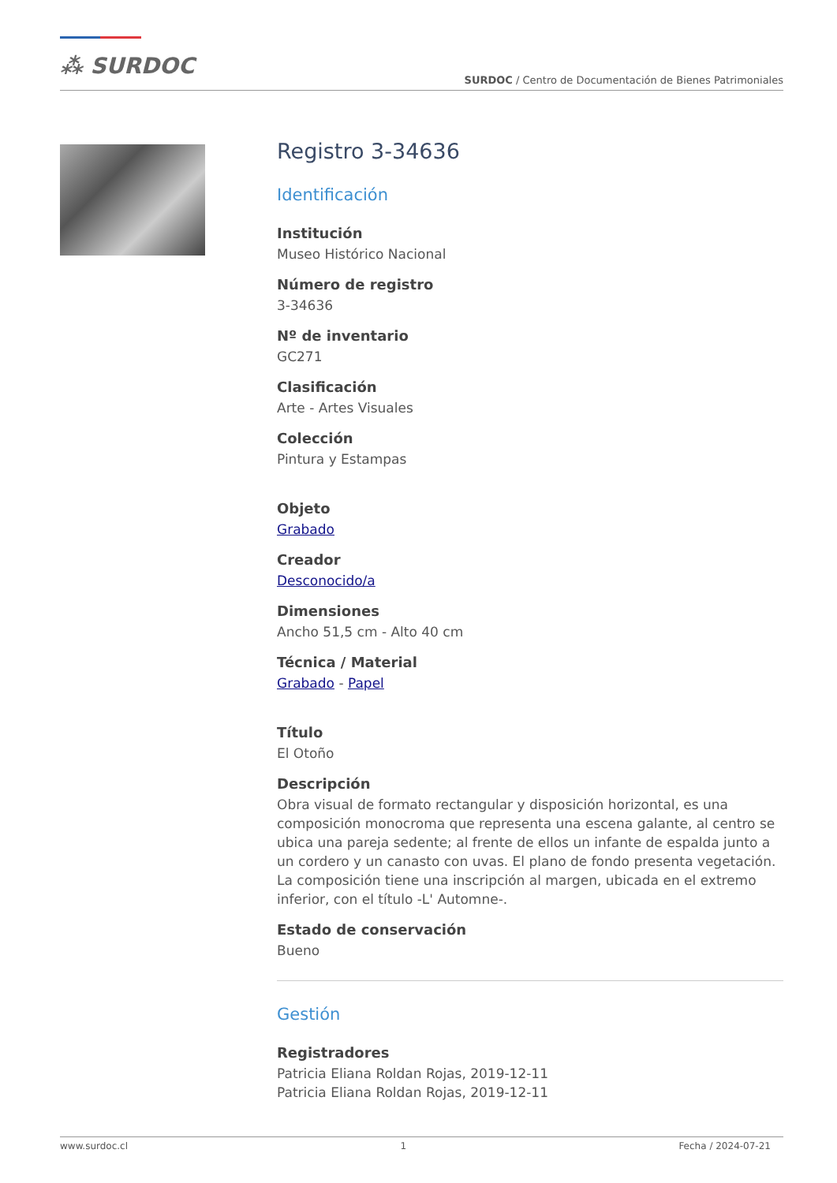⁂ SURDOC
SURDOC / Centro de Documentación de Bienes Patrimoniales
Registro 3-34636
Identificación
Institución
Museo Histórico Nacional
Número de registro
3-34636
Nº de inventario
GC271
Clasificación
Arte - Artes Visuales
Colección
Pintura y Estampas
Objeto
Grabado
Creador
Desconocido/a
Dimensiones
Ancho 51,5 cm - Alto 40 cm
Técnica / Material
Grabado - Papel
Título
El Otoño
Descripción
Obra visual de formato rectangular y disposición horizontal, es una composición monocroma que representa una escena galante, al centro se ubica una pareja sedente; al frente de ellos un infante de espalda junto a un cordero y un canasto con uvas. El plano de fondo presenta vegetación. La composición tiene una inscripción al margen, ubicada en el extremo inferior, con el título -L' Automne-.
Estado de conservación
Bueno
Gestión
Registradores
Patricia Eliana Roldan Rojas, 2019-12-11
Patricia Eliana Roldan Rojas, 2019-12-11
www.surdoc.cl 1 Fecha / 2024-07-21